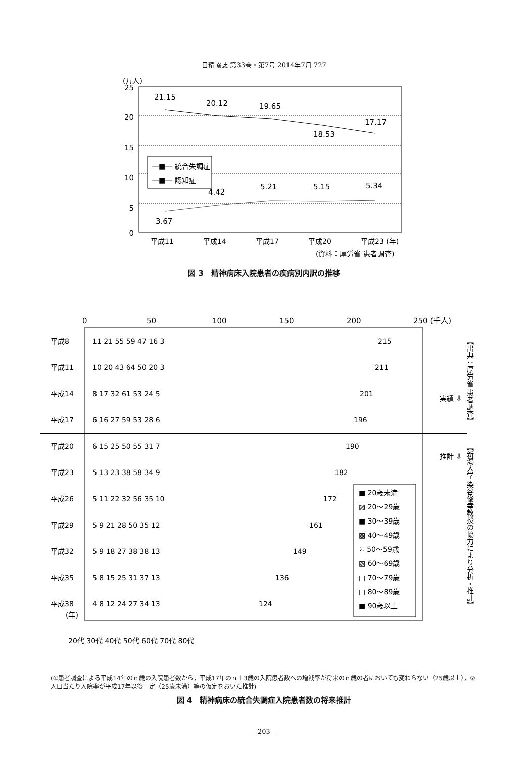日精協誌 第33巻・第7号 2014年7月 727
(万人)
25
20
15
10
5
0
21.15
20.12
19.65
18.53
17.17
3.67
4.42
5.21
5.15
5.34
―■― 統合失調症
―■― 認知症
平成11
平成14
平成17
平成20
平成23 (年)
(資料：厚労省 患者調査)
図 3　精神病床入院患者の疾病別内訳の推移
0
50
100
150
200
250 (千人)
平成8
11 21 55 59 47 16 3
215
平成11
10 20 43 64 50 20 3
211
平成14
8 17 32 61 53 24 5
201
平成17
6 16 27 59 53 28 6
196
平成20
6 15 25 50 55 31 7
190
平成23
5 13 23 38 58 34 9
182
平成26
5 11 22 32 56 35 10
172
平成29
5 9 21 28 50 35 12
161
平成32
5 9 18 27 38 38 13
149
平成35
5 8 15 25 31 37 13
136
平成38
4 8 12 24 27 34 13
124
(年)
20代 30代 40代 50代 60代 70代 80代
■ 20歳未満
▨ 20〜29歳
■ 30〜39歳
▩ 40〜49歳
⁙ 50〜59歳
▧ 60〜69歳
□ 70〜79歳
▤ 80〜89歳
■ 90歳以上
実績 ⇩
推計 ⇩
【出典：厚労省 患者調査】
【新潟大学 染谷俊幸教授の協力により分析・推計】
(①患者調査による平成14年のｎ歳の入院患者数から，平成17年のｎ＋3歳の入院患者数への増減率が将来のｎ歳の者においても変わらない（25歳以上），②人口当たり入院率が平成17年以後一定（25歳未満）等の仮定をおいた推計)
図 4　精神病床の統合失調症入院患者数の将来推計
―203―